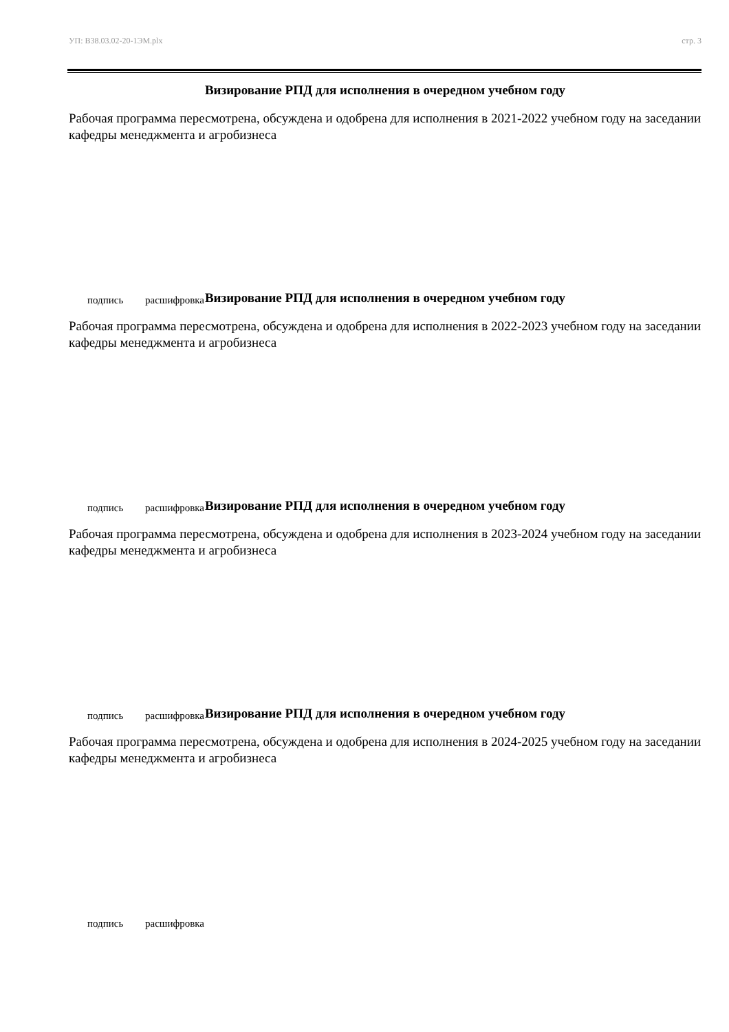УП: В38.03.02-20-1ЭМ.plx стр. 3
Визирование РПД для исполнения в очередном учебном году
Рабочая программа пересмотрена, обсуждена и одобрена для исполнения в 2021-2022 учебном году на заседании кафедры менеджмента и агробизнеса
подпись расшифровка
Визирование РПД для исполнения в очередном учебном году
Рабочая программа пересмотрена, обсуждена и одобрена для исполнения в 2022-2023 учебном году на заседании кафедры менеджмента и агробизнеса
подпись расшифровка
Визирование РПД для исполнения в очередном учебном году
Рабочая программа пересмотрена, обсуждена и одобрена для исполнения в 2023-2024 учебном году на заседании кафедры менеджмента и агробизнеса
подпись расшифровка
Визирование РПД для исполнения в очередном учебном году
Рабочая программа пересмотрена, обсуждена и одобрена для исполнения в 2024-2025 учебном году на заседании кафедры менеджмента и агробизнеса
подпись расшифровка